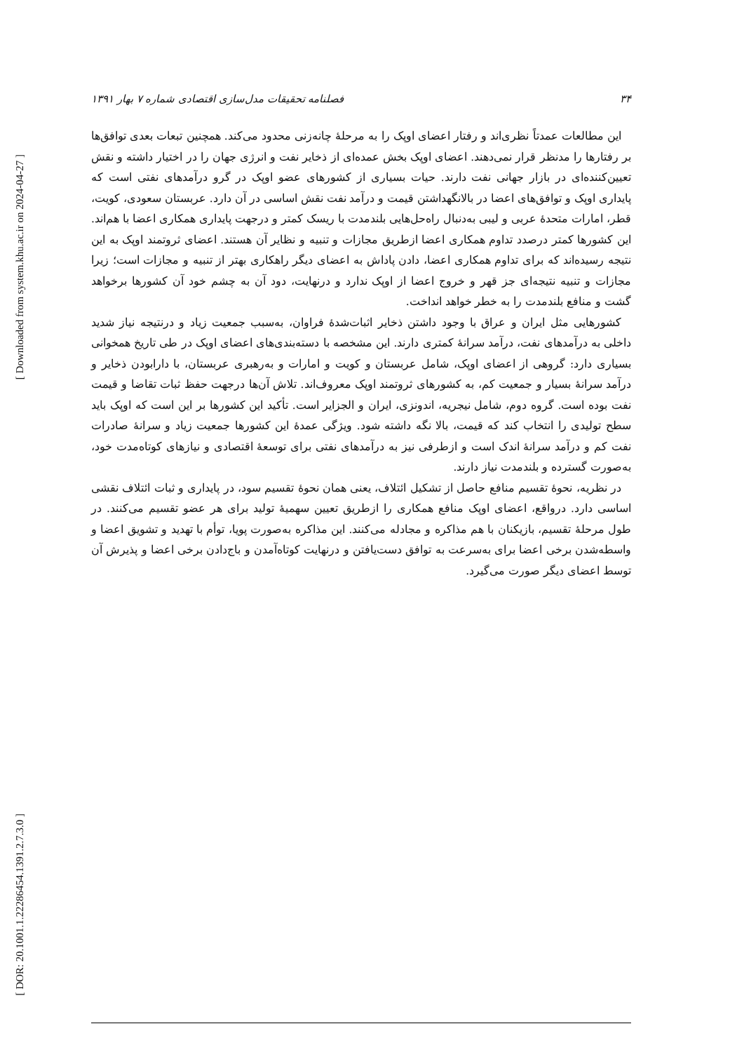[ Downloaded from system.khu.ac.ir on 2024-04-27 ]
[ DOR: 20.1001.1.22286454.1391.2.7.3.0 ]
۳۴ فصلنامه تحقیقات مدل‌سازی اقتصادی شماره ۷ بهار ۱۳۹۱
این مطالعات عمدتاً نظری‌اند و رفتار اعضای اوپک را به مرحلهٔ چانه‌زنی محدود می‌کند. همچنین تبعات بعدی توافق‌ها بر رفتارها را مدنظر قرار نمی‌دهند. اعضای اوپک بخش عمده‌ای از ذخایر نفت و انرژی جهان را در اختیار داشته و نقش تعیین‌کننده‌ای در بازار جهانی نفت دارند. حیات بسیاری از کشورهای عضو اوپک در گرو درآمدهای نفتی است که پایداری اوپک و توافق‌های اعضا در بالانگهداشتن قیمت و درآمد نفت نقش اساسی در آن دارد. عربستان سعودی، کویت، قطر، امارات متحدهٔ عربی و لیبی به‌دنبال راه‌حل‌هایی بلندمدت با ریسک کمتر و درجهت پایداری همکاری اعضا با هم‌اند. این کشورها کمتر درصدد تداوم همکاری اعضا ازطریق مجازات و تنبیه و نظایر آن هستند. اعضای ثروتمند اوپک به این نتیجه رسیده‌اند که برای تداوم همکاری اعضا، دادن پاداش به اعضای دیگر راهکاری بهتر از تنبیه و مجازات است؛ زیرا مجازات و تنبیه نتیجه‌ای جز قهر و خروج اعضا از اوپک ندارد و درنهایت، دود آن به چشم خود آن کشورها برخواهد گشت و منافع بلندمدت را به خطر خواهد انداخت.
کشورهایی مثل ایران و عراق با وجود داشتن ذخایر اثبات‌شدهٔ فراوان، به‌سبب جمعیت زیاد و درنتیجه نیاز شدید داخلی به درآمدهای نفت، درآمد سرانهٔ کمتری دارند. این مشخصه با دسته‌بندی‌های اعضای اوپک در طی تاریخ همخوانی بسیاری دارد: گروهی از اعضای اوپک، شامل عربستان و کویت و امارات و به‌رهبری عربستان، با دارابودن ذخایر و درآمد سرانهٔ بسیار و جمعیت کم، به کشورهای ثروتمند اوپک معروف‌اند. تلاش آن‌ها درجهت حفظ ثبات تقاضا و قیمت نفت بوده است. گروه دوم، شامل نیجریه، اندونزی، ایران و الجزایر است. تأکید این کشورها بر این است که اوپک باید سطح تولیدی را انتخاب کند که قیمت، بالا نگه داشته شود. ویژگی عمدهٔ این کشورها جمعیت زیاد و سرانهٔ صادرات نفت کم و درآمد سرانهٔ اندک است و ازطرفی نیز به درآمدهای نفتی برای توسعهٔ اقتصادی و نیازهای کوتاه‌مدت خود، به‌صورت گسترده و بلندمدت نیاز دارند.
در نظریه، نحوهٔ تقسیم منافع حاصل از تشکیل ائتلاف، یعنی همان نحوهٔ تقسیم سود، در پایداری و ثبات ائتلاف نقشی اساسی دارد. درواقع، اعضای اوپک منافع همکاری را ازطریق تعیین سهمیهٔ تولید برای هر عضو تقسیم می‌کنند. در طول مرحلهٔ تقسیم، بازیکنان با هم مذاکره و مجادله می‌کنند. این مذاکره به‌صورت پویا، توأم با تهدید و تشویق اعضا و واسطه‌شدن برخی اعضا برای به‌سرعت به توافق دست‌یافتن و درنهایت کوتاه‌آمدن و باج‌دادن برخی اعضا و پذیرش آن توسط اعضای دیگر صورت می‌گیرد.